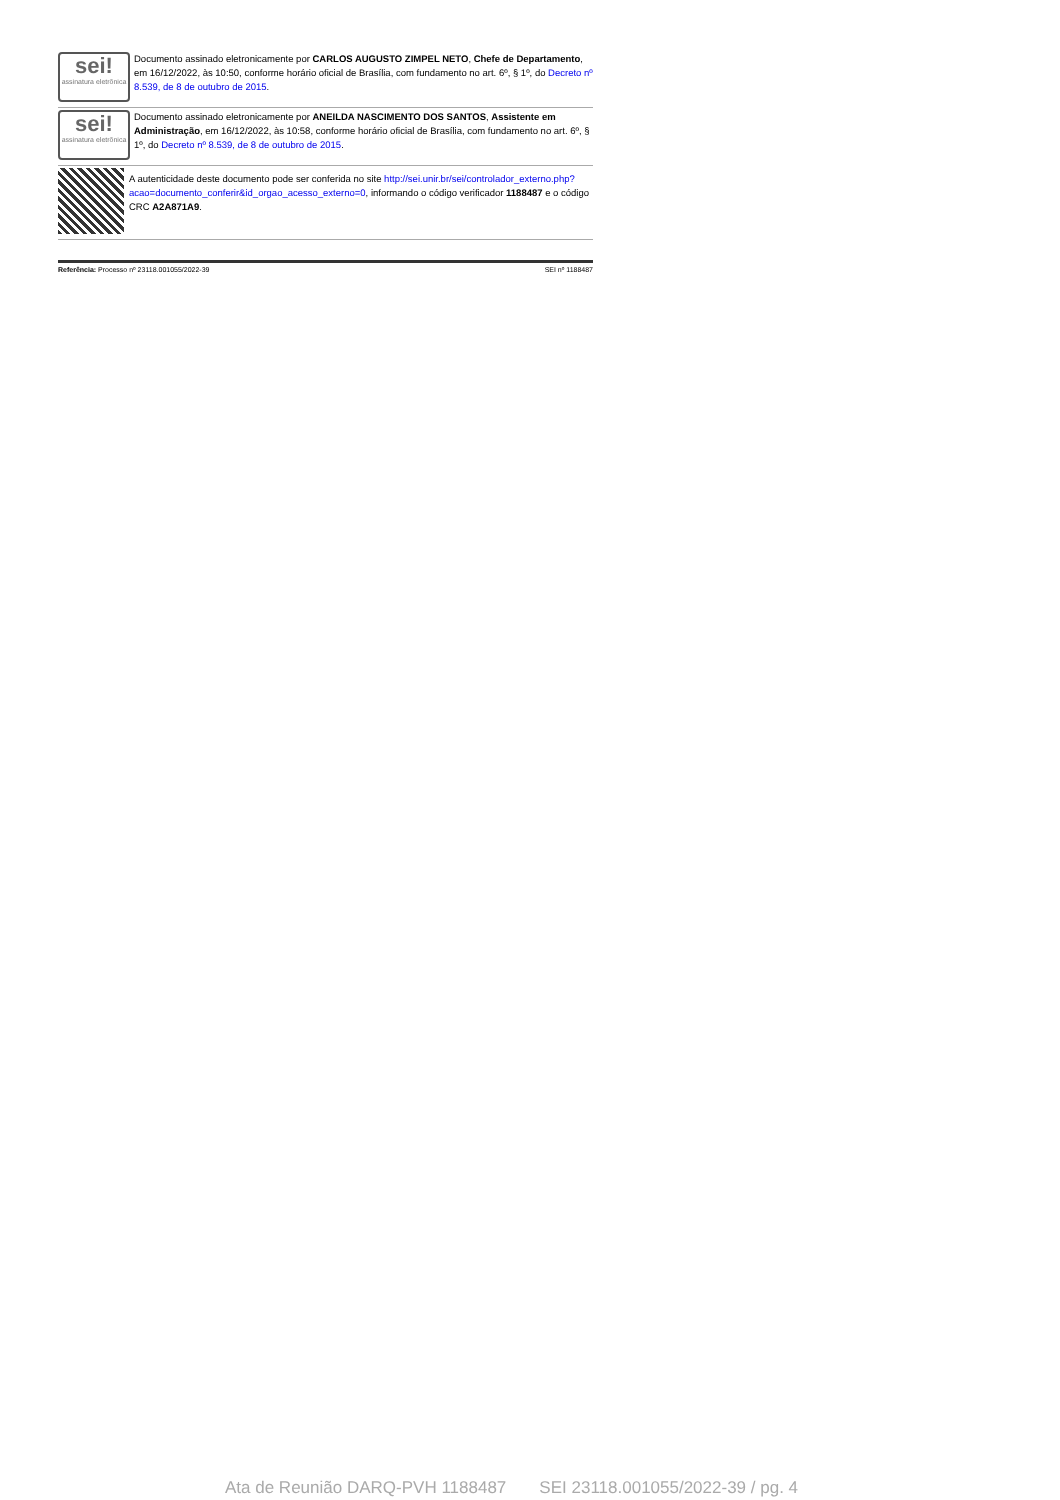sei!
assinatura eletrônica
Documento assinado eletronicamente por CARLOS AUGUSTO ZIMPEL NETO, Chefe de Departamento, em 16/12/2022, às 10:50, conforme horário oficial de Brasília, com fundamento no art. 6º, § 1º, do Decreto nº 8.539, de 8 de outubro de 2015.
sei!
assinatura eletrônica
Documento assinado eletronicamente por ANEILDA NASCIMENTO DOS SANTOS, Assistente em Administração, em 16/12/2022, às 10:58, conforme horário oficial de Brasília, com fundamento no art. 6º, § 1º, do Decreto nº 8.539, de 8 de outubro de 2015.
A autenticidade deste documento pode ser conferida no site http://sei.unir.br/sei/controlador_externo.php?acao=documento_conferir&id_orgao_acesso_externo=0, informando o código verificador 1188487 e o código CRC A2A871A9.
Referência: Processo nº 23118.001055/2022-39 SEI nº 1188487
Ata de Reunião DARQ-PVH 1188487 SEI 23118.001055/2022-39 / pg. 4